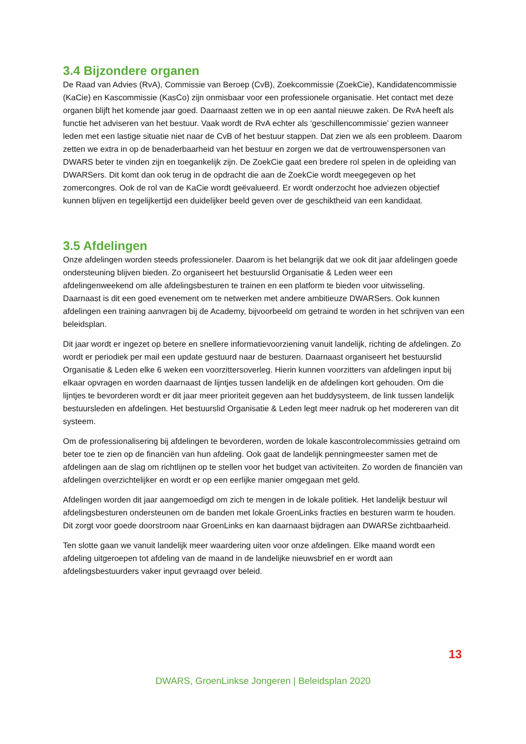3.4 Bijzondere organen
De Raad van Advies (RvA), Commissie van Beroep (CvB), Zoekcommissie (ZoekCie), Kandidatencommissie (KaCie) en Kascommissie (KasCo) zijn onmisbaar voor een professionele organisatie. Het contact met deze organen blijft het komende jaar goed. Daarnaast zetten we in op een aantal nieuwe zaken. De RvA heeft als functie het adviseren van het bestuur. Vaak wordt de RvA echter als ‘geschillencommissie’ gezien wanneer leden met een lastige situatie niet naar de CvB of het bestuur stappen. Dat zien we als een probleem. Daarom zetten we extra in op de benaderbaarheid van het bestuur en zorgen we dat de vertrouwenspersonen van DWARS beter te vinden zijn en toegankelijk zijn. De ZoekCie gaat een bredere rol spelen in de opleiding van DWARSers. Dit komt dan ook terug in de opdracht die aan de ZoekCie wordt meegegeven op het zomercongres. Ook de rol van de KaCie wordt geëvalueerd. Er wordt onderzocht hoe adviezen objectief kunnen blijven en tegelijkertijd een duidelijker beeld geven over de geschiktheid van een kandidaat.
3.5 Afdelingen
Onze afdelingen worden steeds professioneler. Daarom is het belangrijk dat we ook dit jaar afdelingen goede ondersteuning blijven bieden. Zo organiseert het bestuurslid Organisatie & Leden weer een afdelingenweekend om alle afdelingsbesturen te trainen en een platform te bieden voor uitwisseling. Daarnaast is dit een goed evenement om te netwerken met andere ambitieuze DWARSers. Ook kunnen afdelingen een training aanvragen bij de Academy, bijvoorbeeld om getraind te worden in het schrijven van een beleidsplan.
Dit jaar wordt er ingezet op betere en snellere informatievoorziening vanuit landelijk, richting de afdelingen. Zo wordt er periodiek per mail een update gestuurd naar de besturen. Daarnaast organiseert het bestuurslid Organisatie & Leden elke 6 weken een voorzittersoverleg. Hierin kunnen voorzitters van afdelingen input bij elkaar opvragen en worden daarnaast de lijntjes tussen landelijk en de afdelingen kort gehouden. Om die lijntjes te bevorderen wordt er dit jaar meer prioriteit gegeven aan het buddysysteem, de link tussen landelijk bestuursleden en afdelingen. Het bestuurslid Organisatie & Leden legt meer nadruk op het modereren van dit systeem.
Om de professionalisering bij afdelingen te bevorderen, worden de lokale kascontrolecommissies getraind om beter toe te zien op de financiën van hun afdeling. Ook gaat de landelijk penningmeester samen met de afdelingen aan de slag om richtlijnen op te stellen voor het budget van activiteiten. Zo worden de financiën van afdelingen overzichtelijker en wordt er op een eerlijke manier omgegaan met geld.
Afdelingen worden dit jaar aangemoedigd om zich te mengen in de lokale politiek. Het landelijk bestuur wil afdelingsbesturen ondersteunen om de banden met lokale GroenLinks fracties en besturen warm te houden. Dit zorgt voor goede doorstroom naar GroenLinks en kan daarnaast bijdragen aan DWARSe zichtbaarheid.
Ten slotte gaan we vanuit landelijk meer waardering uiten voor onze afdelingen. Elke maand wordt een afdeling uitgeroepen tot afdeling van de maand in de landelijke nieuwsbrief en er wordt aan afdelingsbestuurders vaker input gevraagd over beleid.
13
DWARS, GroenLinkse Jongeren | Beleidsplan 2020